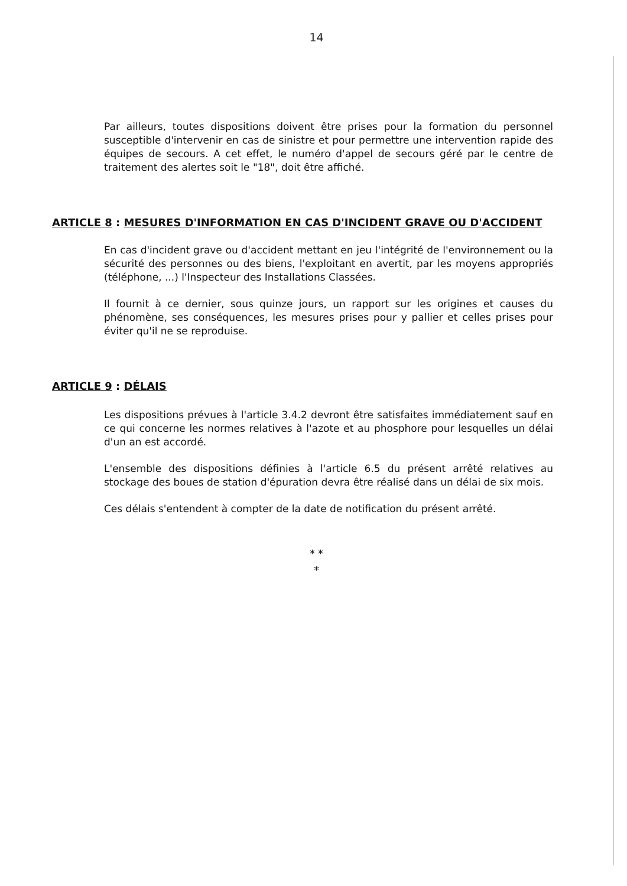14
Par ailleurs, toutes dispositions doivent être prises pour la formation du personnel susceptible d'intervenir en cas de sinistre et pour permettre une intervention rapide des équipes de secours. A cet effet, le numéro d'appel de secours géré par le centre de traitement des alertes soit le "18", doit être affiché.
ARTICLE 8 : MESURES D'INFORMATION EN CAS D'INCIDENT GRAVE OU D'ACCIDENT
En cas d'incident grave ou d'accident mettant en jeu l'intégrité de l'environnement ou la sécurité des personnes ou des biens, l'exploitant en avertit, par les moyens appropriés (téléphone, ...) l'Inspecteur des Installations Classées.
Il fournit à ce dernier, sous quinze jours, un rapport sur les origines et causes du phénomène, ses conséquences, les mesures prises pour y pallier et celles prises pour éviter qu'il ne se reproduise.
ARTICLE 9 : DÉLAIS
Les dispositions prévues à l'article 3.4.2 devront être satisfaites immédiatement sauf en ce qui concerne les normes relatives à l'azote et au phosphore pour lesquelles un délai d'un an est accordé.
L'ensemble des dispositions définies à l'article 6.5 du présent arrêté relatives au stockage des boues de station d'épuration devra être réalisé dans un délai de six mois.
Ces délais s'entendent à compter de la date de notification du présent arrêté.
* *
*